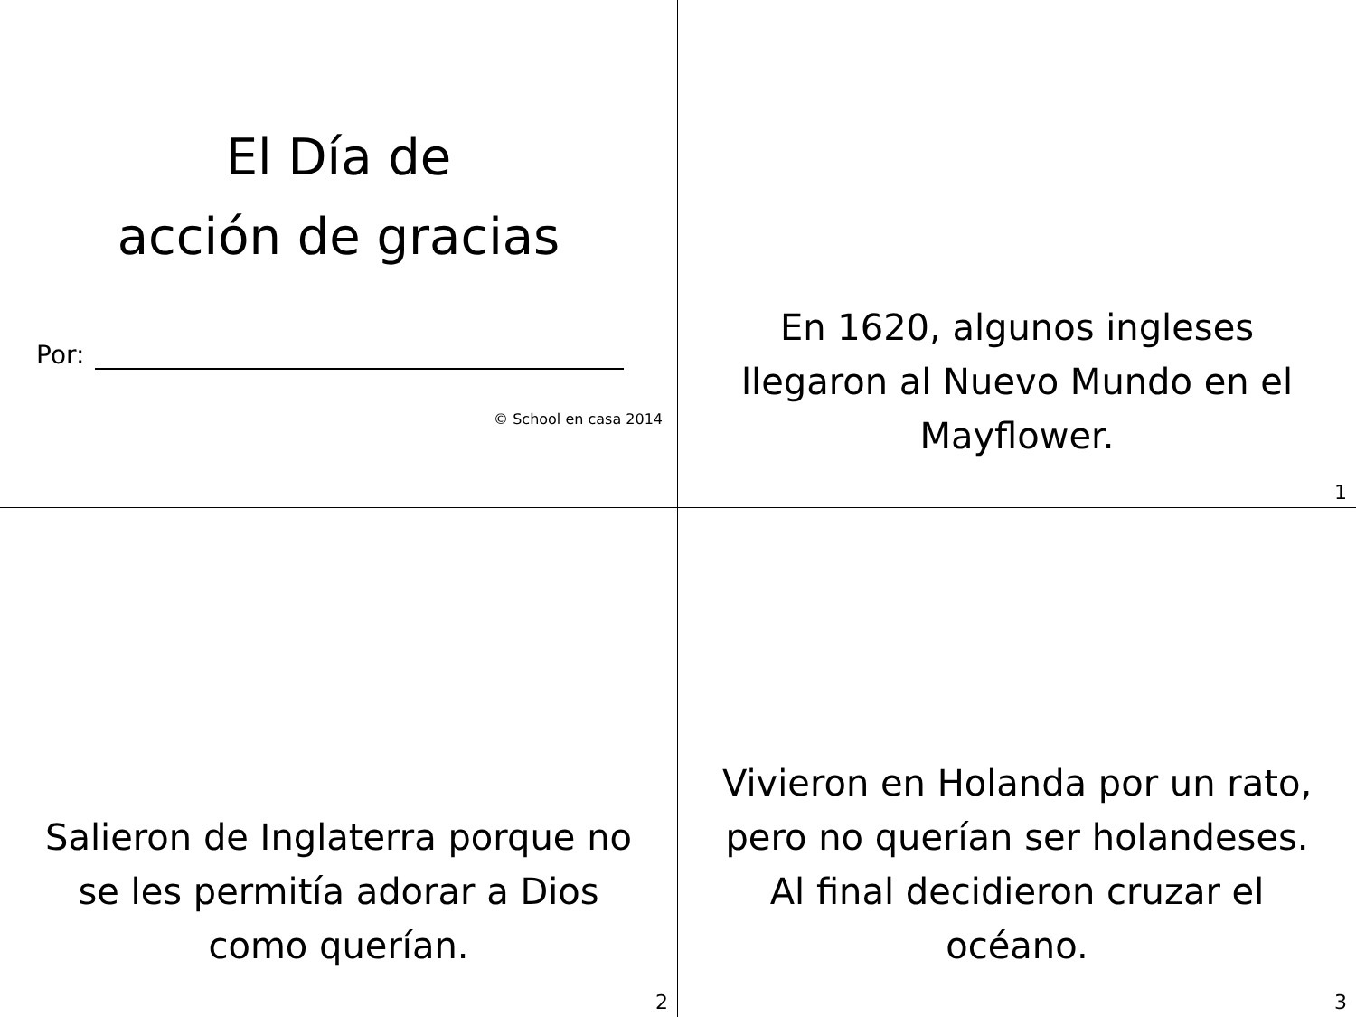El Día de
acción de gracias
Por:
© School en casa 2014
En 1620, algunos ingleses llegaron al Nuevo Mundo en el Mayflower.
1
Salieron de Inglaterra porque no se les permitía adorar a Dios como querían.
2
Vivieron en Holanda por un rato, pero no querían ser holandeses. Al final decidieron cruzar el océano.
3